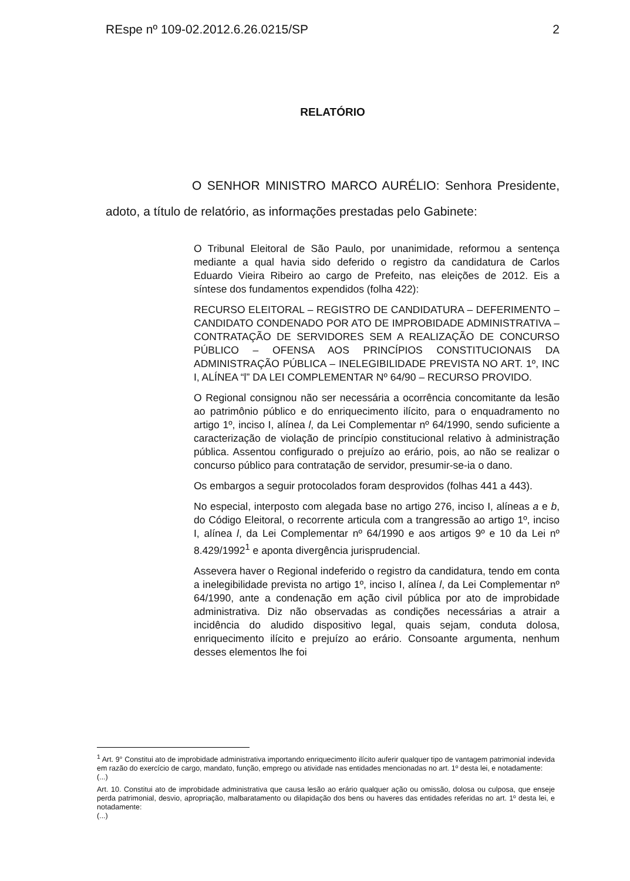REspe nº 109-02.2012.6.26.0215/SP 2
RELATÓRIO
O SENHOR MINISTRO MARCO AURÉLIO: Senhora Presidente, adoto, a título de relatório, as informações prestadas pelo Gabinete:
O Tribunal Eleitoral de São Paulo, por unanimidade, reformou a sentença mediante a qual havia sido deferido o registro da candidatura de Carlos Eduardo Vieira Ribeiro ao cargo de Prefeito, nas eleições de 2012. Eis a síntese dos fundamentos expendidos (folha 422):
RECURSO ELEITORAL – REGISTRO DE CANDIDATURA – DEFERIMENTO – CANDIDATO CONDENADO POR ATO DE IMPROBIDADE ADMINISTRATIVA – CONTRATAÇÃO DE SERVIDORES SEM A REALIZAÇÃO DE CONCURSO PÚBLICO – OFENSA AOS PRINCÍPIOS CONSTITUCIONAIS DA ADMINISTRAÇÃO PÚBLICA – INELEGIBILIDADE PREVISTA NO ART. 1º, INC I, ALÍNEA “l” DA LEI COMPLEMENTAR Nº 64/90 – RECURSO PROVIDO.
O Regional consignou não ser necessária a ocorrência concomitante da lesão ao patrimônio público e do enriquecimento ilícito, para o enquadramento no artigo 1º, inciso I, alínea l, da Lei Complementar nº 64/1990, sendo suficiente a caracterização de violação de princípio constitucional relativo à administração pública. Assentou configurado o prejuízo ao erário, pois, ao não se realizar o concurso público para contratação de servidor, presumir-se-ia o dano.
Os embargos a seguir protocolados foram desprovidos (folhas 441 a 443).
No especial, interposto com alegada base no artigo 276, inciso I, alíneas a e b, do Código Eleitoral, o recorrente articula com a trangressão ao artigo 1º, inciso I, alínea l, da Lei Complementar nº 64/1990 e aos artigos 9º e 10 da Lei nº 8.429/1992<sup>1</sup> e aponta divergência jurisprudencial.
Assevera haver o Regional indeferido o registro da candidatura, tendo em conta a inelegibilidade prevista no artigo 1º, inciso I, alínea l, da Lei Complementar nº 64/1990, ante a condenação em ação civil pública por ato de improbidade administrativa. Diz não observadas as condições necessárias a atrair a incidência do aludido dispositivo legal, quais sejam, conduta dolosa, enriquecimento ilícito e prejuízo ao erário. Consoante argumenta, nenhum desses elementos lhe foi
<sup>1</sup> Art. 9° Constitui ato de improbidade administrativa importando enriquecimento ilícito auferir qualquer tipo de vantagem patrimonial indevida em razão do exercício de cargo, mandato, função, emprego ou atividade nas entidades mencionadas no art. 1º desta lei, e notadamente:
(...)
Art. 10. Constitui ato de improbidade administrativa que causa lesão ao erário qualquer ação ou omissão, dolosa ou culposa, que enseje perda patrimonial, desvio, apropriação, malbaratamento ou dilapidação dos bens ou haveres das entidades referidas no art. 1º desta lei, e notadamente:
(...)